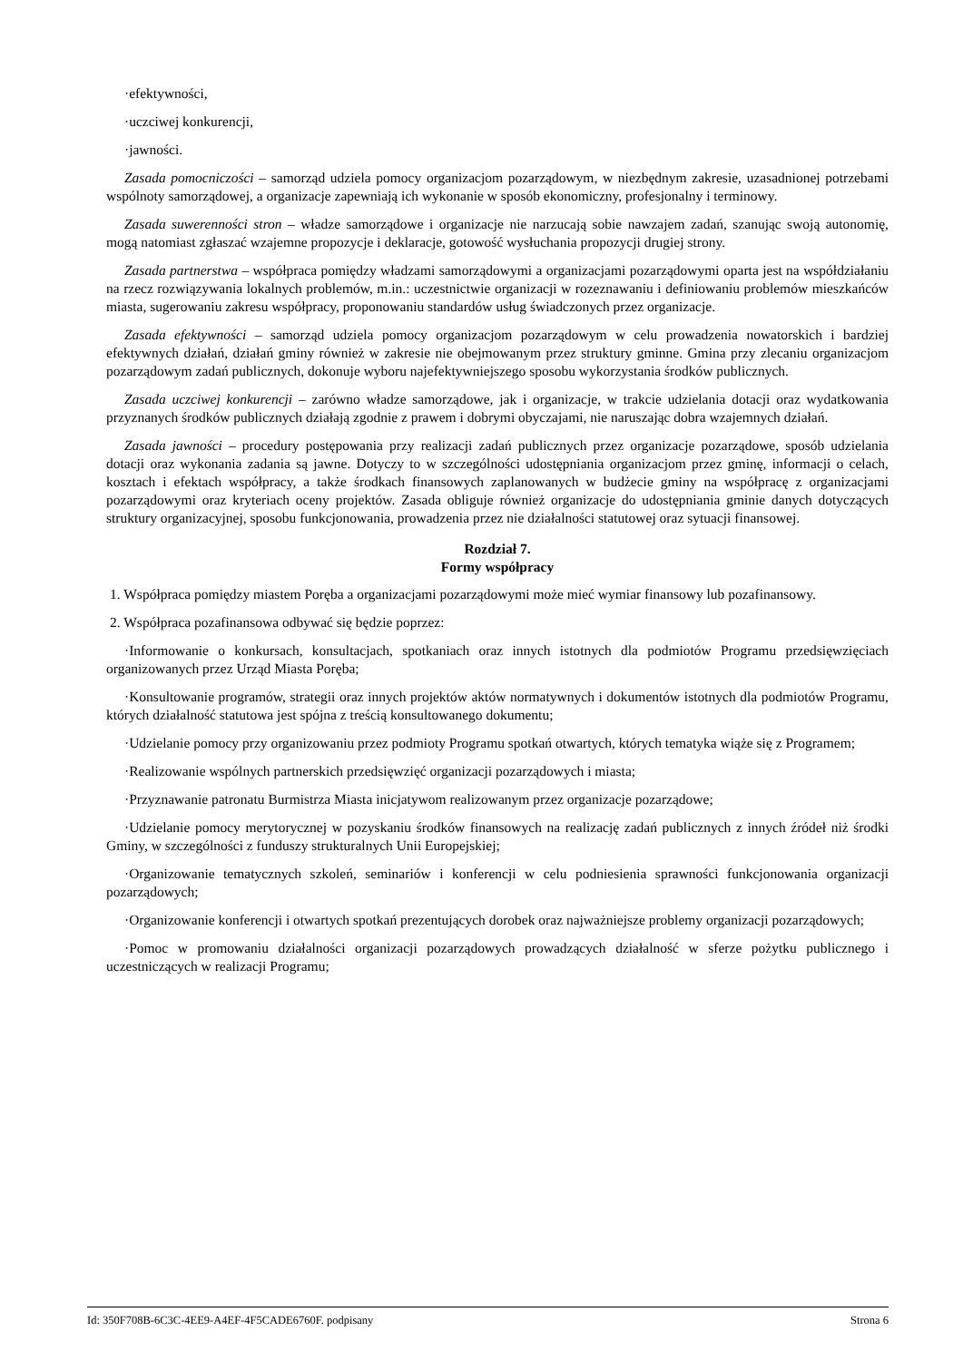·efektywności,
·uczciwej konkurencji,
·jawności.
Zasada pomocniczości – samorząd udziela pomocy organizacjom pozarządowym, w niezbędnym zakresie, uzasadnionej potrzebami wspólnoty samorządowej, a organizacje zapewniają ich wykonanie w sposób ekonomiczny, profesjonalny i terminowy.
Zasada suwerenności stron – władze samorządowe i organizacje nie narzucają sobie nawzajem zadań, szanując swoją autonomię, mogą natomiast zgłaszać wzajemne propozycje i deklaracje, gotowość wysłuchania propozycji drugiej strony.
Zasada partnerstwa – współpraca pomiędzy władzami samorządowymi a organizacjami pozarządowymi oparta jest na współdziałaniu na rzecz rozwiązywania lokalnych problemów, m.in.: uczestnictwie organizacji w rozeznawaniu i definiowaniu problemów mieszkańców miasta, sugerowaniu zakresu współpracy, proponowaniu standardów usług świadczonych przez organizacje.
Zasada efektywności – samorząd udziela pomocy organizacjom pozarządowym w celu prowadzenia nowatorskich i bardziej efektywnych działań, działań gminy również w zakresie nie obejmowanym przez struktury gminne. Gmina przy zlecaniu organizacjom pozarządowym zadań publicznych, dokonuje wyboru najefektywniejszego sposobu wykorzystania środków publicznych.
Zasada uczciwej konkurencji – zarówno władze samorządowe, jak i organizacje, w trakcie udzielania dotacji oraz wydatkowania przyznanych środków publicznych działają zgodnie z prawem i dobrymi obyczajami, nie naruszając dobra wzajemnych działań.
Zasada jawności – procedury postępowania przy realizacji zadań publicznych przez organizacje pozarządowe, sposób udzielania dotacji oraz wykonania zadania są jawne. Dotyczy to w szczególności udostępniania organizacjom przez gminę, informacji o celach, kosztach i efektach współpracy, a także środkach finansowych zaplanowanych w budżecie gminy na współpracę z organizacjami pozarządowymi oraz kryteriach oceny projektów. Zasada obliguje również organizacje do udostępniania gminie danych dotyczących struktury organizacyjnej, sposobu funkcjonowania, prowadzenia przez nie działalności statutowej oraz sytuacji finansowej.
Rozdział 7.
Formy współpracy
1. Współpraca pomiędzy miastem Poręba a organizacjami pozarządowymi może mieć wymiar finansowy lub pozafinansowy.
2. Współpraca pozafinansowa odbywać się będzie poprzez:
·Informowanie o konkursach, konsultacjach, spotkaniach oraz innych istotnych dla podmiotów Programu przedsięwzięciach organizowanych przez Urząd Miasta Poręba;
·Konsultowanie programów, strategii oraz innych projektów aktów normatywnych i dokumentów istotnych dla podmiotów Programu, których działalność statutowa jest spójna z treścią konsultowanego dokumentu;
·Udzielanie pomocy przy organizowaniu przez podmioty Programu spotkań otwartych, których tematyka wiąże się z Programem;
·Realizowanie wspólnych partnerskich przedsięwzięć organizacji pozarządowych i miasta;
·Przyznawanie patronatu Burmistrza Miasta inicjatywom realizowanym przez organizacje pozarządowe;
·Udzielanie pomocy merytorycznej w pozyskaniu środków finansowych na realizację zadań publicznych z innych źródeł niż środki Gminy, w szczególności z funduszy strukturalnych Unii Europejskiej;
·Organizowanie tematycznych szkoleń, seminariów i konferencji w celu podniesienia sprawności funkcjonowania organizacji pozarządowych;
·Organizowanie konferencji i otwartych spotkań prezentujących dorobek oraz najważniejsze problemy organizacji pozarządowych;
·Pomoc w promowaniu działalności organizacji pozarządowych prowadzących działalność w sferze pożytku publicznego i uczestniczących w realizacji Programu;
Id: 350F708B-6C3C-4EE9-A4EF-4F5CADE6760F. podpisany Strona 6